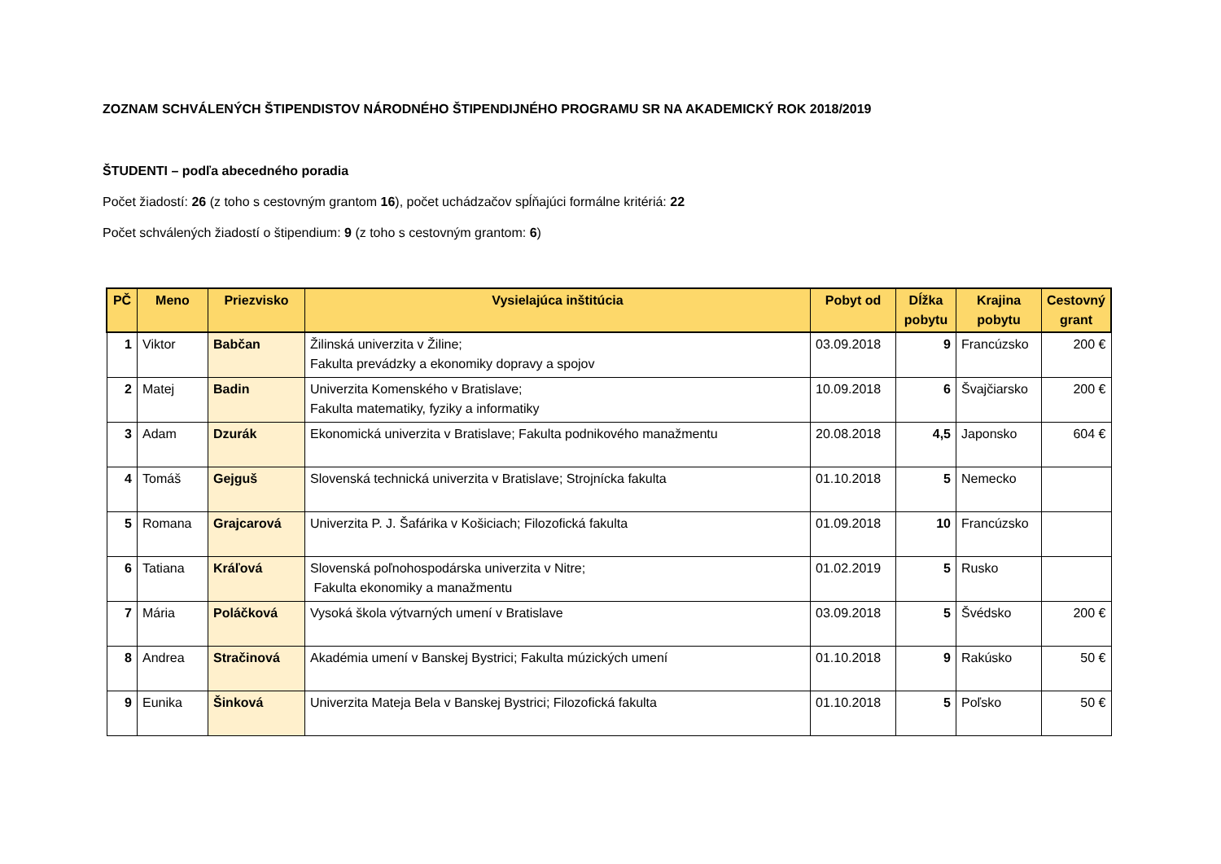ZOZNAM SCHVÁLENÝCH ŠTIPENDISTOV NÁRODNÉHO ŠTIPENDIJNÉHO PROGRAMU SR NA AKADEMICKÝ ROK 2018/2019
ŠTUDENTI – podľa abecedného poradia
Počet žiadostí: 26 (z toho s cestovným grantom 16), počet uchádzačov spĺňajúci formálne kritériá: 22
Počet schválených žiadostí o štipendium: 9 (z toho s cestovným grantom: 6)
| PČ | Meno | Priezvisko | Vysielajúca inštitúcia | Pobyt od | Dĺžka pobytu | Krajina pobytu | Cestovný grant |
| --- | --- | --- | --- | --- | --- | --- | --- |
| 1 | Viktor | Babčan | Žilinská univerzita v Žiline; Fakulta prevádzky a ekonomiky dopravy a spojov | 03.09.2018 | 9 | Francúzsko | 200 € |
| 2 | Matej | Badin | Univerzita Komenského v Bratislave; Fakulta matematiky, fyziky a informatiky | 10.09.2018 | 6 | Švajčiarsko | 200 € |
| 3 | Adam | Dzurák | Ekonomická univerzita v Bratislave; Fakulta podnikového manažmentu | 20.08.2018 | 4,5 | Japonsko | 604 € |
| 4 | Tomáš | Gejguš | Slovenská technická univerzita v Bratislave; Strojnícka fakulta | 01.10.2018 | 5 | Nemecko | |
| 5 | Romana | Grajcarová | Univerzita P. J. Šafárika v Košiciach; Filozofická fakulta | 01.09.2018 | 10 | Francúzsko | |
| 6 | Tatiana | Kráľová | Slovenská poľnohospodárska univerzita v Nitre; Fakulta ekonomiky a manažmentu | 01.02.2019 | 5 | Rusko | |
| 7 | Mária | Poláčková | Vysoká škola výtvarných umení v Bratislave | 03.09.2018 | 5 | Švédsko | 200 € |
| 8 | Andrea | Stračinová | Akadémia umení v Banskej Bystrici; Fakulta múzických umení | 01.10.2018 | 9 | Rakúsko | 50 € |
| 9 | Eunika | Šinková | Univerzita Mateja Bela v Banskej Bystrici; Filozofická fakulta | 01.10.2018 | 5 | Poľsko | 50 € |